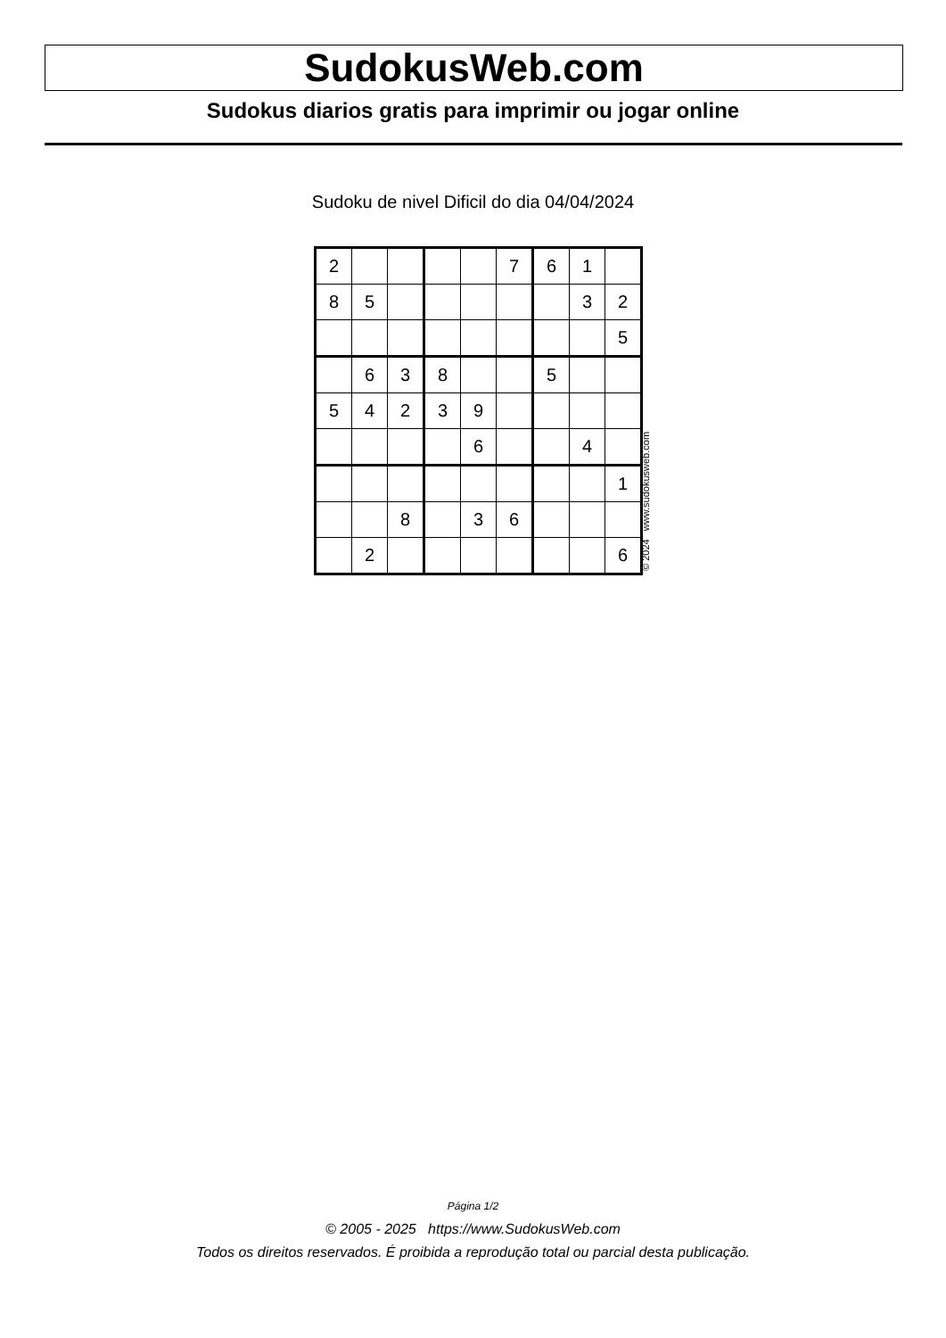SudokusWeb.com
Sudokus diarios gratis para imprimir ou jogar online
Sudoku de nivel Dificil do dia 04/04/2024
| 2 | | | | | 7 | 6 | 1 | |
| 8 | 5 | | | | | | 3 | 2 |
| | | | | | | | | 5 |
| | 6 | 3 | 8 | | | 5 | | |
| 5 | 4 | 2 | 3 | 9 | | | | |
| | | | | 6 | | | 4 | |
| | | | | | | | | 1 |
| | | 8 | | 3 | 6 | | | |
| | 2 | | | | | | | 6 |
© 2024 www.sudokusweb.com
Página 1/2
© 2005 - 2025 https://www.SudokusWeb.com
Todos os direitos reservados. É proibida a reprodução total ou parcial desta publicação.